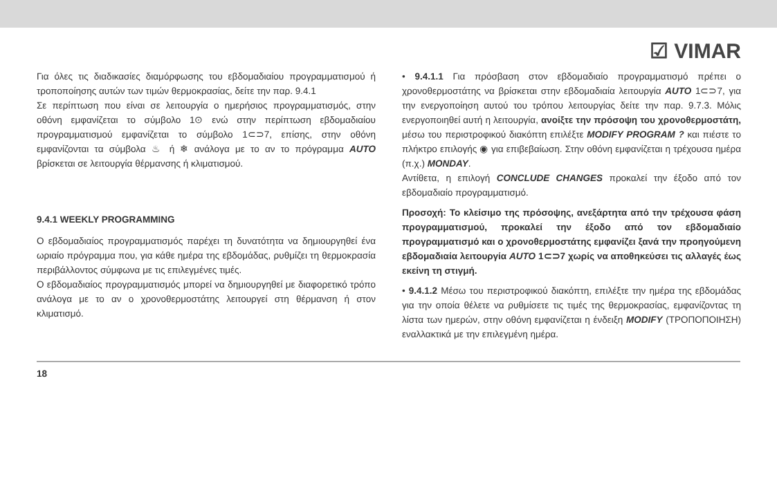☑ VIMAR
Για όλες τις διαδικασίες διαμόρφωσης του εβδομαδιαίου προγραμματισμού ή τροποποίησης αυτών των τιμών θερμοκρασίας, δείτε την παρ. 9.4.1
Σε περίπτωση που είναι σε λειτουργία ο ημερήσιος προγραμματισμός, στην οθόνη εμφανίζεται το σύμβολο 1⊙ ενώ στην περίπτωση εβδομαδιαίου προγραμματισμού εμφανίζεται το σύμβολο 1⊂⊃7, επίσης, στην οθόνη εμφανίζονται τα σύμβολα ♨ ή ❄ ανάλογα με το αν το πρόγραμμα AUTO βρίσκεται σε λειτουργία θέρμανσης ή κλιματισμού.
9.4.1 WEEKLY PROGRAMMING
Ο εβδομαδιαίος προγραμματισμός παρέχει τη δυνατότητα να δημιουργηθεί ένα ωριαίο πρόγραμμα που, για κάθε ημέρα της εβδομάδας, ρυθμίζει τη θερμοκρασία περιβάλλοντος σύμφωνα με τις επιλεγμένες τιμές.
Ο εβδομαδιαίος προγραμματισμός μπορεί να δημιουργηθεί με διαφορετικό τρόπο ανάλογα με το αν ο χρονοθερμοστάτης λειτουργεί στη θέρμανση ή στον κλιματισμό.
• 9.4.1.1 Για πρόσβαση στον εβδομαδιαίο προγραμματισμό πρέπει ο χρονοθερμοστάτης να βρίσκεται στην εβδομαδιαία λειτουργία AUTO 1⊂⊃7, για την ενεργοποίηση αυτού του τρόπου λειτουργίας δείτε την παρ. 9.7.3. Μόλις ενεργοποιηθεί αυτή η λειτουργία, ανοίξτε την πρόσοψη του χρονοθερμοστάτη, μέσω του περιστροφικού διακόπτη επιλέξτε MODIFY PROGRAM ? και πιέστε το πλήκτρο επιλογής ◉ για επιβεβαίωση. Στην οθόνη εμφανίζεται η τρέχουσα ημέρα (π.χ.) MONDAY.
Αντίθετα, η επιλογή CONCLUDE CHANGES προκαλεί την έξοδο από τον εβδομαδιαίο προγραμματισμό.
Προσοχή: Το κλείσιμο της πρόσοψης, ανεξάρτητα από την τρέχουσα φάση προγραμματισμού, προκαλεί την έξοδο από τον εβδομαδιαίο προγραμματισμό και ο χρονοθερμοστάτης εμφανίζει ξανά την προηγούμενη εβδομαδιαία λειτουργία AUTO 1⊂⊃7 χωρίς να αποθηκεύσει τις αλλαγές έως εκείνη τη στιγμή.
• 9.4.1.2 Μέσω του περιστροφικού διακόπτη, επιλέξτε την ημέρα της εβδομάδας για την οποία θέλετε να ρυθμίσετε τις τιμές της θερμοκρασίας, εμφανίζοντας τη λίστα των ημερών, στην οθόνη εμφανίζεται η ένδειξη MODIFY (ΤΡΟΠΟΠΟΙΗΣΗ) εναλλακτικά με την επιλεγμένη ημέρα.
18